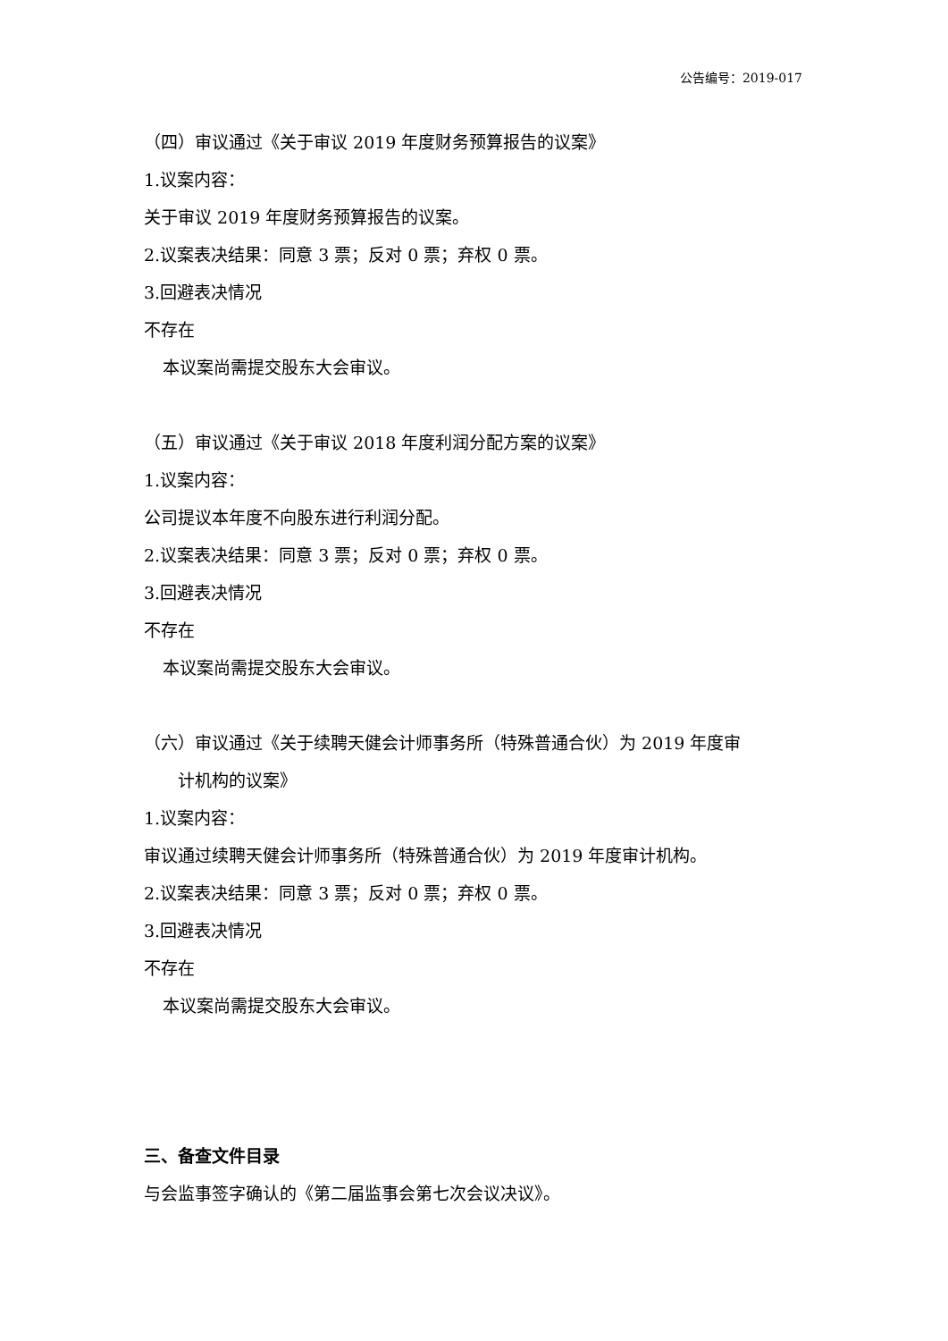公告编号：2019-017
（四）审议通过《关于审议 2019 年度财务预算报告的议案》
1.议案内容：
关于审议 2019 年度财务预算报告的议案。
2.议案表决结果：同意 3 票；反对 0 票；弃权 0 票。
3.回避表决情况
不存在
本议案尚需提交股东大会审议。
（五）审议通过《关于审议 2018 年度利润分配方案的议案》
1.议案内容：
公司提议本年度不向股东进行利润分配。
2.议案表决结果：同意 3 票；反对 0 票；弃权 0 票。
3.回避表决情况
不存在
本议案尚需提交股东大会审议。
（六）审议通过《关于续聘天健会计师事务所（特殊普通合伙）为 2019 年度审
计机构的议案》
1.议案内容：
审议通过续聘天健会计师事务所（特殊普通合伙）为 2019 年度审计机构。
2.议案表决结果：同意 3 票；反对 0 票；弃权 0 票。
3.回避表决情况
不存在
本议案尚需提交股东大会审议。
三、备查文件目录
与会监事签字确认的《第二届监事会第七次会议决议》。